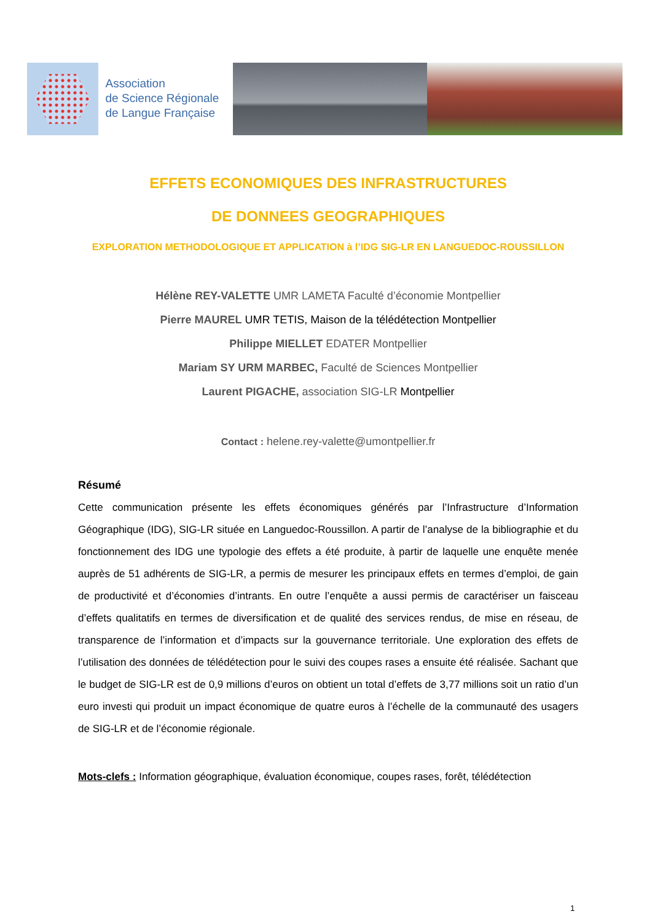Association
de Science Régionale
de Langue Française
EFFETS ECONOMIQUES DES INFRASTRUCTURES
DE DONNEES GEOGRAPHIQUES
EXPLORATION METHODOLOGIQUE ET APPLICATION à l’IDG SIG-LR EN LANGUEDOC-ROUSSILLON
Hélène REY-VALETTE UMR LAMETA Faculté d’économie Montpellier
Pierre MAUREL UMR TETIS, Maison de la télédétection Montpellier
Philippe MIELLET EDATER Montpellier
Mariam SY URM MARBEC, Faculté de Sciences Montpellier
Laurent PIGACHE, association SIG-LR Montpellier
Contact : helene.rey-valette@umontpellier.fr
Résumé
Cette communication présente les effets économiques générés par l’Infrastructure d’Information Géographique (IDG), SIG-LR située en Languedoc-Roussillon. A partir de l’analyse de la bibliographie et du fonctionnement des IDG une typologie des effets a été produite, à partir de laquelle une enquête menée auprès de 51 adhérents de SIG-LR, a permis de mesurer les principaux effets en termes d’emploi, de gain de productivité et d’économies d’intrants. En outre l’enquête a aussi permis de caractériser un faisceau d’effets qualitatifs en termes de diversification et de qualité des services rendus, de mise en réseau, de transparence de l’information et d’impacts sur la gouvernance territoriale. Une exploration des effets de l’utilisation des données de télédétection pour le suivi des coupes rases a ensuite été réalisée. Sachant que le budget de SIG-LR est de 0,9 millions d’euros on obtient un total d’effets de 3,77 millions soit un ratio d’un euro investi qui produit un impact économique de quatre euros à l’échelle de la communauté des usagers de SIG-LR et de l’économie régionale.
Mots-clefs : Information géographique, évaluation économique, coupes rases, forêt, télédétection
1